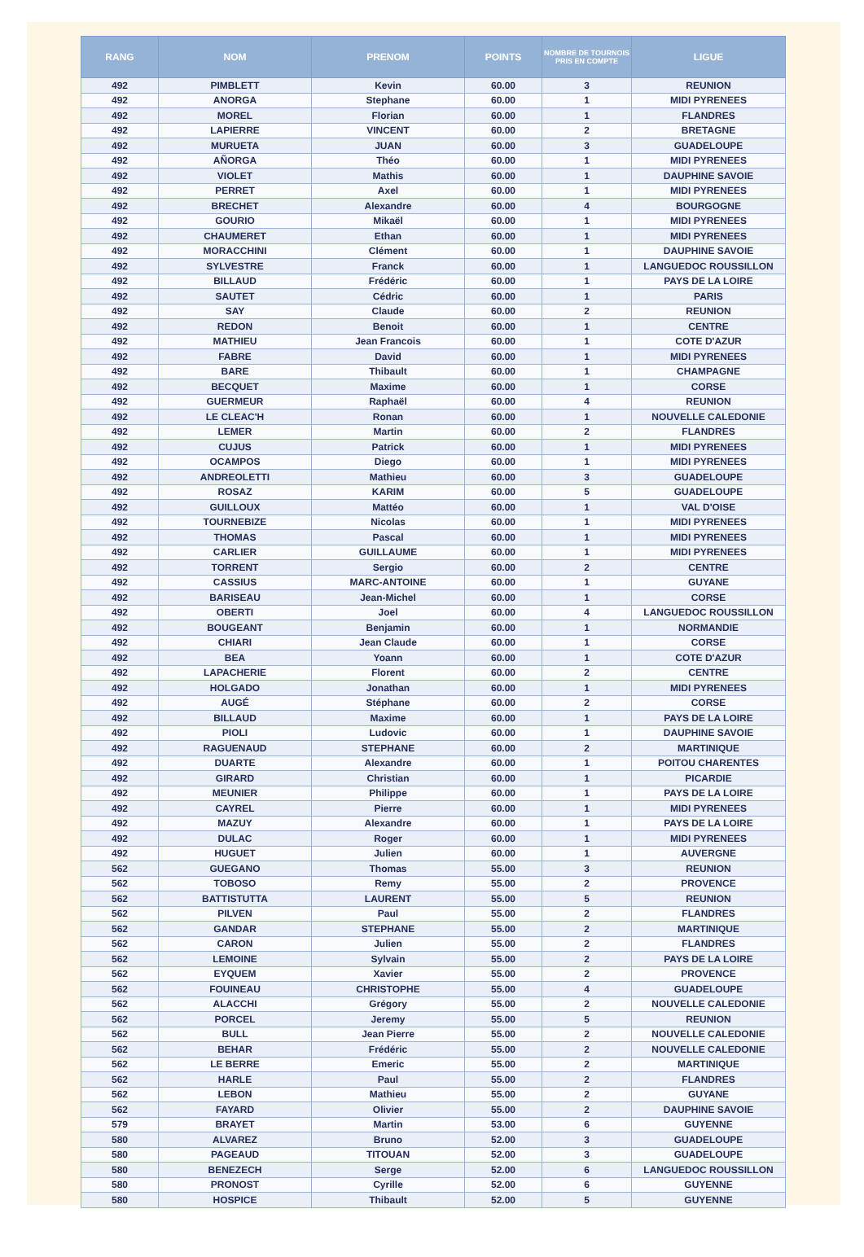| RANG | NOM | PRENOM | POINTS | NOMBRE DE TOURNOIS PRIS EN COMPTE | LIGUE |
| --- | --- | --- | --- | --- | --- |
| 492 | PIMBLETT | Kevin | 60.00 | 3 | REUNION |
| 492 | ANORGA | Stephane | 60.00 | 1 | MIDI PYRENEES |
| 492 | MOREL | Florian | 60.00 | 1 | FLANDRES |
| 492 | LAPIERRE | VINCENT | 60.00 | 2 | BRETAGNE |
| 492 | MURUETA | JUAN | 60.00 | 3 | GUADELOUPE |
| 492 | AÑORGA | Théo | 60.00 | 1 | MIDI PYRENEES |
| 492 | VIOLET | Mathis | 60.00 | 1 | DAUPHINE SAVOIE |
| 492 | PERRET | Axel | 60.00 | 1 | MIDI PYRENEES |
| 492 | BRECHET | Alexandre | 60.00 | 4 | BOURGOGNE |
| 492 | GOURIO | Mikaël | 60.00 | 1 | MIDI PYRENEES |
| 492 | CHAUMERET | Ethan | 60.00 | 1 | MIDI PYRENEES |
| 492 | MORACCHINI | Clément | 60.00 | 1 | DAUPHINE SAVOIE |
| 492 | SYLVESTRE | Franck | 60.00 | 1 | LANGUEDOC ROUSSILLON |
| 492 | BILLAUD | Frédéric | 60.00 | 1 | PAYS DE LA LOIRE |
| 492 | SAUTET | Cédric | 60.00 | 1 | PARIS |
| 492 | SAY | Claude | 60.00 | 2 | REUNION |
| 492 | REDON | Benoit | 60.00 | 1 | CENTRE |
| 492 | MATHIEU | Jean Francois | 60.00 | 1 | COTE D'AZUR |
| 492 | FABRE | David | 60.00 | 1 | MIDI PYRENEES |
| 492 | BARE | Thibault | 60.00 | 1 | CHAMPAGNE |
| 492 | BECQUET | Maxime | 60.00 | 1 | CORSE |
| 492 | GUERMEUR | Raphaël | 60.00 | 4 | REUNION |
| 492 | LE CLEAC'H | Ronan | 60.00 | 1 | NOUVELLE CALEDONIE |
| 492 | LEMER | Martin | 60.00 | 2 | FLANDRES |
| 492 | CUJUS | Patrick | 60.00 | 1 | MIDI PYRENEES |
| 492 | OCAMPOS | Diego | 60.00 | 1 | MIDI PYRENEES |
| 492 | ANDREOLETTI | Mathieu | 60.00 | 3 | GUADELOUPE |
| 492 | ROSAZ | KARIM | 60.00 | 5 | GUADELOUPE |
| 492 | GUILLOUX | Mattéo | 60.00 | 1 | VAL D'OISE |
| 492 | TOURNEBIZE | Nicolas | 60.00 | 1 | MIDI PYRENEES |
| 492 | THOMAS | Pascal | 60.00 | 1 | MIDI PYRENEES |
| 492 | CARLIER | GUILLAUME | 60.00 | 1 | MIDI PYRENEES |
| 492 | TORRENT | Sergio | 60.00 | 2 | CENTRE |
| 492 | CASSIUS | MARC-ANTOINE | 60.00 | 1 | GUYANE |
| 492 | BARISEAU | Jean-Michel | 60.00 | 1 | CORSE |
| 492 | OBERTI | Joel | 60.00 | 4 | LANGUEDOC ROUSSILLON |
| 492 | BOUGEANT | Benjamin | 60.00 | 1 | NORMANDIE |
| 492 | CHIARI | Jean Claude | 60.00 | 1 | CORSE |
| 492 | BEA | Yoann | 60.00 | 1 | COTE D'AZUR |
| 492 | LAPACHERIE | Florent | 60.00 | 2 | CENTRE |
| 492 | HOLGADO | Jonathan | 60.00 | 1 | MIDI PYRENEES |
| 492 | AUGÉ | Stéphane | 60.00 | 2 | CORSE |
| 492 | BILLAUD | Maxime | 60.00 | 1 | PAYS DE LA LOIRE |
| 492 | PIOLI | Ludovic | 60.00 | 1 | DAUPHINE SAVOIE |
| 492 | RAGUENAUD | STEPHANE | 60.00 | 2 | MARTINIQUE |
| 492 | DUARTE | Alexandre | 60.00 | 1 | POITOU CHARENTES |
| 492 | GIRARD | Christian | 60.00 | 1 | PICARDIE |
| 492 | MEUNIER | Philippe | 60.00 | 1 | PAYS DE LA LOIRE |
| 492 | CAYREL | Pierre | 60.00 | 1 | MIDI PYRENEES |
| 492 | MAZUY | Alexandre | 60.00 | 1 | PAYS DE LA LOIRE |
| 492 | DULAC | Roger | 60.00 | 1 | MIDI PYRENEES |
| 492 | HUGUET | Julien | 60.00 | 1 | AUVERGNE |
| 562 | GUEGANO | Thomas | 55.00 | 3 | REUNION |
| 562 | TOBOSO | Remy | 55.00 | 2 | PROVENCE |
| 562 | BATTISTUTTA | LAURENT | 55.00 | 5 | REUNION |
| 562 | PILVEN | Paul | 55.00 | 2 | FLANDRES |
| 562 | GANDAR | STEPHANE | 55.00 | 2 | MARTINIQUE |
| 562 | CARON | Julien | 55.00 | 2 | FLANDRES |
| 562 | LEMOINE | Sylvain | 55.00 | 2 | PAYS DE LA LOIRE |
| 562 | EYQUEM | Xavier | 55.00 | 2 | PROVENCE |
| 562 | FOUINEAU | CHRISTOPHE | 55.00 | 4 | GUADELOUPE |
| 562 | ALACCHI | Grégory | 55.00 | 2 | NOUVELLE CALEDONIE |
| 562 | PORCEL | Jeremy | 55.00 | 5 | REUNION |
| 562 | BULL | Jean Pierre | 55.00 | 2 | NOUVELLE CALEDONIE |
| 562 | BEHAR | Frédéric | 55.00 | 2 | NOUVELLE CALEDONIE |
| 562 | LE BERRE | Emeric | 55.00 | 2 | MARTINIQUE |
| 562 | HARLE | Paul | 55.00 | 2 | FLANDRES |
| 562 | LEBON | Mathieu | 55.00 | 2 | GUYANE |
| 562 | FAYARD | Olivier | 55.00 | 2 | DAUPHINE SAVOIE |
| 579 | BRAYET | Martin | 53.00 | 6 | GUYENNE |
| 580 | ALVAREZ | Bruno | 52.00 | 3 | GUADELOUPE |
| 580 | PAGEAUD | TITOUAN | 52.00 | 3 | GUADELOUPE |
| 580 | BENEZECH | Serge | 52.00 | 6 | LANGUEDOC ROUSSILLON |
| 580 | PRONOST | Cyrille | 52.00 | 6 | GUYENNE |
| 580 | HOSPICE | Thibault | 52.00 | 5 | GUYENNE |